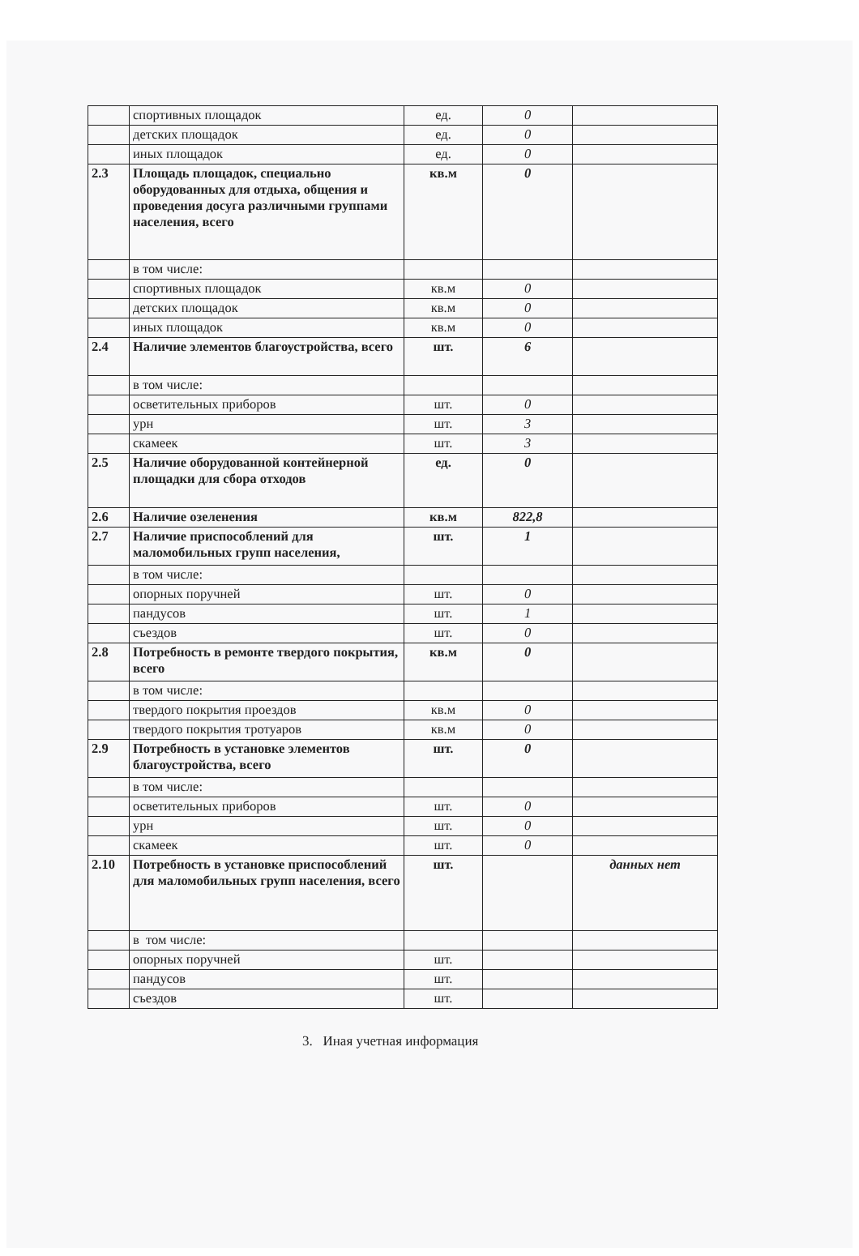| | спортивных площадок | ед. | 0 | |
| | детских площадок | ед. | 0 | |
| | иных площадок | ед. | 0 | |
| 2.3 | Площадь площадок, специально оборудованных для отдыха, общения и проведения досуга различными группами населения, всего | кв.м | 0 | |
| | в том числе: | | | |
| | спортивных площадок | кв.м | 0 | |
| | детских площадок | кв.м | 0 | |
| | иных площадок | кв.м | 0 | |
| 2.4 | Наличие элементов благоустройства, всего | шт. | 6 | |
| | в том числе: | | | |
| | осветительных приборов | шт. | 0 | |
| | урн | шт. | 3 | |
| | скамеек | шт. | 3 | |
| 2.5 | Наличие оборудованной контейнерной площадки для сбора отходов | ед. | 0 | |
| 2.6 | Наличие озеленения | кв.м | 822,8 | |
| 2.7 | Наличие приспособлений для маломобильных групп населения, | шт. | 1 | |
| | в том числе: | | | |
| | опорных поручней | шт. | 0 | |
| | пандусов | шт. | 1 | |
| | съездов | шт. | 0 | |
| 2.8 | Потребность в ремонте твердого покрытия, всего | кв.м | 0 | |
| | в том числе: | | | |
| | твердого покрытия проездов | кв.м | 0 | |
| | твердого покрытия тротуаров | кв.м | 0 | |
| 2.9 | Потребность в установке элементов благоустройства, всего | шт. | 0 | |
| | в том числе: | | | |
| | осветительных приборов | шт. | 0 | |
| | урн | шт. | 0 | |
| | скамеек | шт. | 0 | |
| 2.10 | Потребность в установке приспособлений для маломобильных групп населения, всего | шт. | | данных нет |
| | в том числе: | | | |
| | опорных поручней | шт. | | |
| | пандусов | шт. | | |
| | съездов | шт. | | |
3. Иная учетная информация